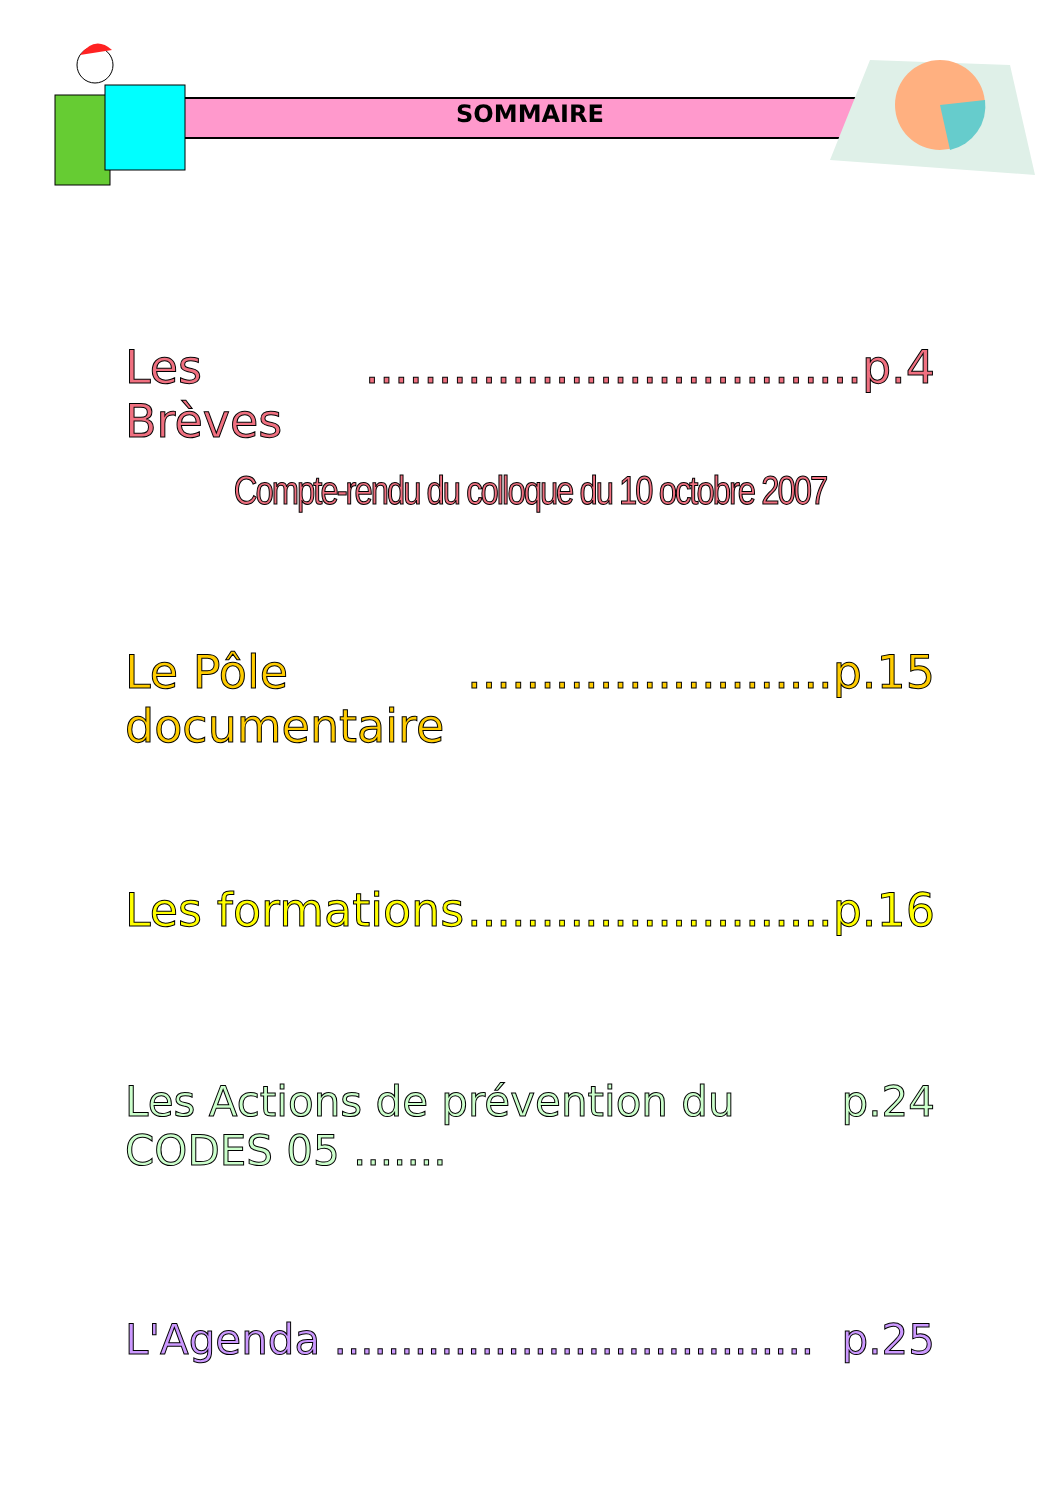SOMMAIRE
Les Brèves ..................................p.4
Compte-rendu du colloque du 10 octobre 2007
Le Pôle documentaire .........................p.15
Les formations .........................p.16
Les Actions de prévention du CODES 05 ....... p.24
L'Agenda .................................... p.25